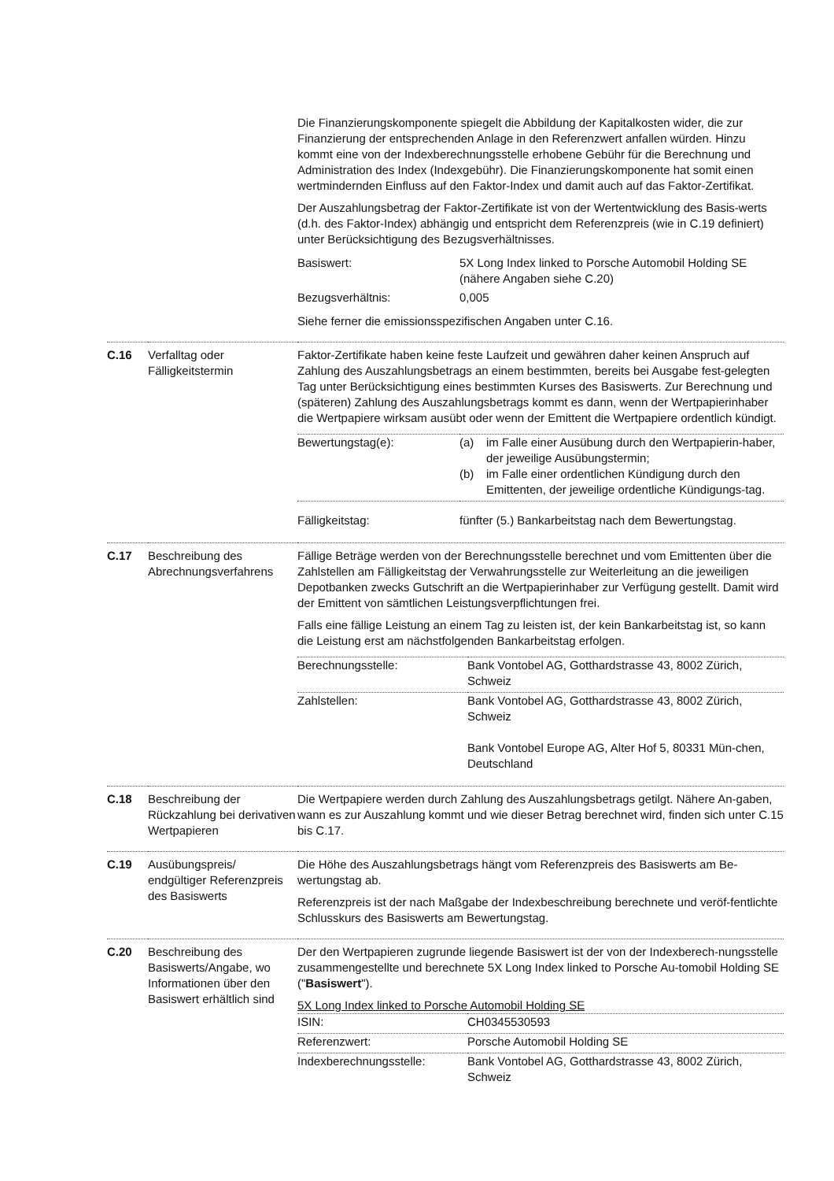| | | Die Finanzierungskomponente spiegelt die Abbildung der Kapitalkosten wider, die zur Finanzierung der entsprechenden Anlage in den Referenzwert anfallen würden. Hinzu kommt eine von der Indexberechnungsstelle erhobene Gebühr für die Berechnung und Administration des Index (Indexgebühr). Die Finanzierungskomponente hat somit einen wertmindernden Einfluss auf den Faktor-Index und damit auch auf das Faktor-Zertifikat. Der Auszahlungsbetrag der Faktor-Zertifikate ist von der Wertentwicklung des Basis-werts (d.h. des Faktor-Index) abhängig und entspricht dem Referenzpreis (wie in C.19 definiert) unter Berücksichtigung des Bezugsverhältnisses. / Basiswert: / 5X Long Index linked to Porsche Automobil Holding SE (nähere Angaben siehe C.20) / / Bezugsverhältnis: / 0,005 / Siehe ferner die emissionsspezifischen Angaben unter C.16. |
| C.16 | Verfalltag oder Fälligkeitstermin | Faktor-Zertifikate haben keine feste Laufzeit und gewähren daher keinen Anspruch auf Zahlung des Auszahlungsbetrags an einem bestimmten, bereits bei Ausgabe fest-gelegten Tag unter Berücksichtigung eines bestimmten Kurses des Basiswerts. Zur Berechnung und (späteren) Zahlung des Auszahlungsbetrags kommt es dann, wenn der Wertpapierinhaber die Wertpapiere wirksam ausübt oder wenn der Emittent die Wertpapiere ordentlich kündigt. / Bewertungstag(e): / (a) im Falle einer Ausübung durch den Wertpapierin-haber, der jeweilige Ausübungstermin; (b) im Falle einer ordentlichen Kündigung durch den Emittenten, der jeweilige ordentliche Kündigungs-tag. / / Fälligkeitstag: / fünfter (5.) Bankarbeitstag nach dem Bewertungstag. / |
| C.17 | Beschreibung des Abrechnungsverfahrens | Fällige Beträge werden von der Berechnungsstelle berechnet und vom Emittenten über die Zahlstellen am Fälligkeitstag der Verwahrungsstelle zur Weiterleitung an die jeweiligen Depotbanken zwecks Gutschrift an die Wertpapierinhaber zur Verfügung gestellt. Damit wird der Emittent von sämtlichen Leistungsverpflichtungen frei. Falls eine fällige Leistung an einem Tag zu leisten ist, der kein Bankarbeitstag ist, so kann die Leistung erst am nächstfolgenden Bankarbeitstag erfolgen. / Berechnungsstelle: / Bank Vontobel AG, Gotthardstrasse 43, 8002 Zürich, Schweiz / / Zahlstellen: / Bank Vontobel AG, Gotthardstrasse 43, 8002 Zürich, Schweiz Bank Vontobel Europe AG, Alter Hof 5, 80331 Mün-chen, Deutschland / |
| C.18 | Beschreibung der Rückzahlung bei derivativen Wertpapieren | Die Wertpapiere werden durch Zahlung des Auszahlungsbetrags getilgt. Nähere An-gaben, wann es zur Auszahlung kommt und wie dieser Betrag berechnet wird, finden sich unter C.15 bis C.17. |
| C.19 | Ausübungspreis/ endgültiger Referenzpreis des Basiswerts | Die Höhe des Auszahlungsbetrags hängt vom Referenzpreis des Basiswerts am Be-wertungstag ab. Referenzpreis ist der nach Maßgabe der Indexbeschreibung berechnete und veröf-fentlichte Schlusskurs des Basiswerts am Bewertungstag. |
| C.20 | Beschreibung des Basiswerts/Angabe, wo Informationen über den Basiswert erhältlich sind | Der den Wertpapieren zugrunde liegende Basiswert ist der von der Indexberech-nungsstelle zusammengestellte und berechnete 5X Long Index linked to Porsche Au-tomobil Holding SE (" Basiswert "). 5X Long Index linked to Porsche Automobil Holding SE / ISIN: / CH0345530593 / / Referenzwert: / Porsche Automobil Holding SE / / Indexberechnungsstelle: / Bank Vontobel AG, Gotthardstrasse 43, 8002 Zürich, Schweiz / |